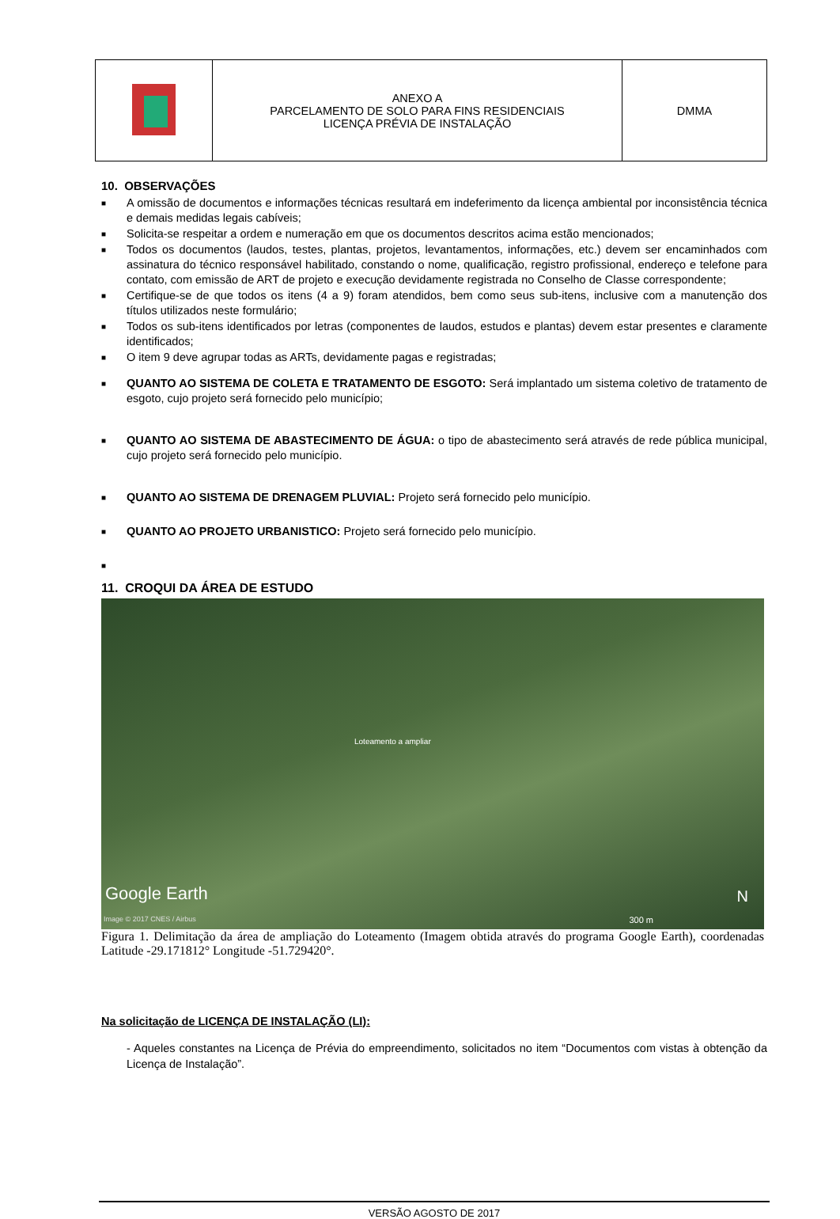| | ANEXO A PARCELAMENTO DE SOLO PARA FINS RESIDENCIAIS LICENÇA PRÉVIA DE INSTALAÇÃO | DMMA |
10. OBSERVAÇÕES
■ A omissão de documentos e informações técnicas resultará em indeferimento da licença ambiental por inconsistência técnica e demais medidas legais cabíveis;
■ Solicita-se respeitar a ordem e numeração em que os documentos descritos acima estão mencionados;
■ Todos os documentos (laudos, testes, plantas, projetos, levantamentos, informações, etc.) devem ser encaminhados com assinatura do técnico responsável habilitado, constando o nome, qualificação, registro profissional, endereço e telefone para contato, com emissão de ART de projeto e execução devidamente registrada no Conselho de Classe correspondente;
■ Certifique-se de que todos os itens (4 a 9) foram atendidos, bem como seus sub-itens, inclusive com a manutenção dos títulos utilizados neste formulário;
■ Todos os sub-itens identificados por letras (componentes de laudos, estudos e plantas) devem estar presentes e claramente identificados;
■ O item 9 deve agrupar todas as ARTs, devidamente pagas e registradas;
■ QUANTO AO SISTEMA DE COLETA E TRATAMENTO DE ESGOTO: Será implantado um sistema coletivo de tratamento de esgoto, cujo projeto será fornecido pelo município;
■ QUANTO AO SISTEMA DE ABASTECIMENTO DE ÁGUA: o tipo de abastecimento será através de rede pública municipal, cujo projeto será fornecido pelo município.
■ QUANTO AO SISTEMA DE DRENAGEM PLUVIAL: Projeto será fornecido pelo município.
■ QUANTO AO PROJETO URBANISTICO: Projeto será fornecido pelo município.
■
11. CROQUI DA ÁREA DE ESTUDO
Loteamento a ampliar
Google Earth
Image © 2017 CNES / Airbus 300 m
N
Figura 1. Delimitação da área de ampliação do Loteamento (Imagem obtida através do programa Google Earth), coordenadas Latitude -29.171812° Longitude -51.729420°.
Na solicitação de LICENÇA DE INSTALAÇÃO (LI):
- Aqueles constantes na Licença de Prévia do empreendimento, solicitados no item “Documentos com vistas à obtenção da Licença de Instalação”.
VERSÃO AGOSTO DE 2017